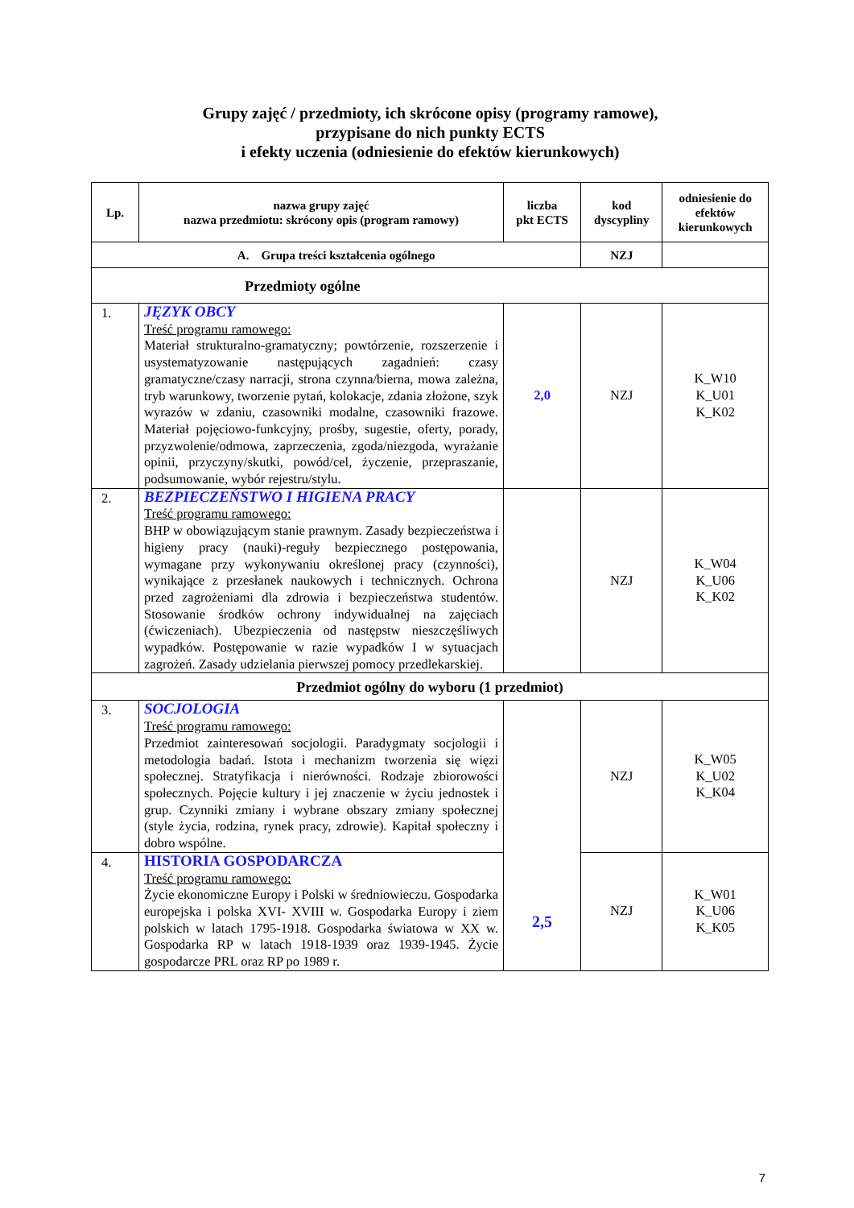Grupy zajęć / przedmioty, ich skrócone opisy (programy ramowe),
przypisane do nich punkty ECTS
i efekty uczenia (odniesienie do efektów kierunkowych)
| Lp. | nazwa grupy zajęć nazwa przedmiotu: skrócony opis (program ramowy) | liczba pkt ECTS | kod dyscypliny | odniesienie do efektów kierunkowych |
| --- | --- | --- | --- | --- |
| A. Grupa treści kształcenia ogólnego | | | NZJ | |
| Przedmioty ogólne | | | | |
| 1. | JĘZYK OBCY Treść programu ramowego: Materiał strukturalno-gramatyczny; powtórzenie, rozszerzenie i usystematyzowanie następujących zagadnień: czasy gramatyczne/czasy narracji, strona czynna/bierna, mowa zależna, tryb warunkowy, tworzenie pytań, kolokacje, zdania złożone, szyk wyrazów w zdaniu, czasowniki modalne, czasowniki frazowe. Materiał pojęciowo-funkcyjny, prośby, sugestie, oferty, porady, przyzwolenie/odmowa, zaprzeczenia, zgoda/niezgoda, wyrażanie opinii, przyczyny/skutki, powód/cel, życzenie, przepraszanie, podsumowanie, wybór rejestru/stylu. | 2,0 | NZJ | K_W10 K_U01 K_K02 |
| 2. | BEZPIECZEŃSTWO I HIGIENA PRACY Treść programu ramowego: BHP w obowiązującym stanie prawnym. Zasady bezpieczeństwa i higieny pracy (nauki)-reguły bezpiecznego postępowania, wymagane przy wykonywaniu określonej pracy (czynności), wynikające z przesłanek naukowych i technicznych. Ochrona przed zagrożeniami dla zdrowia i bezpieczeństwa studentów. Stosowanie środków ochrony indywidualnej na zajęciach (ćwiczeniach). Ubezpieczenia od następstw nieszczęśliwych wypadków. Postępowanie w razie wypadków I w sytuacjach zagrożeń. Zasady udzielania pierwszej pomocy przedlekarskiej. | | NZJ | K_W04 K_U06 K_K02 |
| Przedmiot ogólny do wyboru (1 przedmiot) | | | | |
| 3. | SOCJOLOGIA Treść programu ramowego: Przedmiot zainteresowań socjologii. Paradygmaty socjologii i metodologia badań. Istota i mechanizm tworzenia się więzi społecznej. Stratyfikacja i nierówności. Rodzaje zbiorowości społecznych. Pojęcie kultury i jej znaczenie w życiu jednostek i grup. Czynniki zmiany i wybrane obszary zmiany społecznej (style życia, rodzina, rynek pracy, zdrowie). Kapitał społeczny i dobro wspólne. | 2,5 | NZJ | K_W05 K_U02 K_K04 |
| 4. | HISTORIA GOSPODARCZA Treść programu ramowego: Życie ekonomiczne Europy i Polski w średniowieczu. Gospodarka europejska i polska XVI- XVIII w. Gospodarka Europy i ziem polskich w latach 1795-1918. Gospodarka światowa w XX w. Gospodarka RP w latach 1918-1939 oraz 1939-1945. Życie gospodarcze PRL oraz RP po 1989 r. | | NZJ | K_W01 K_U06 K_K05 |
7